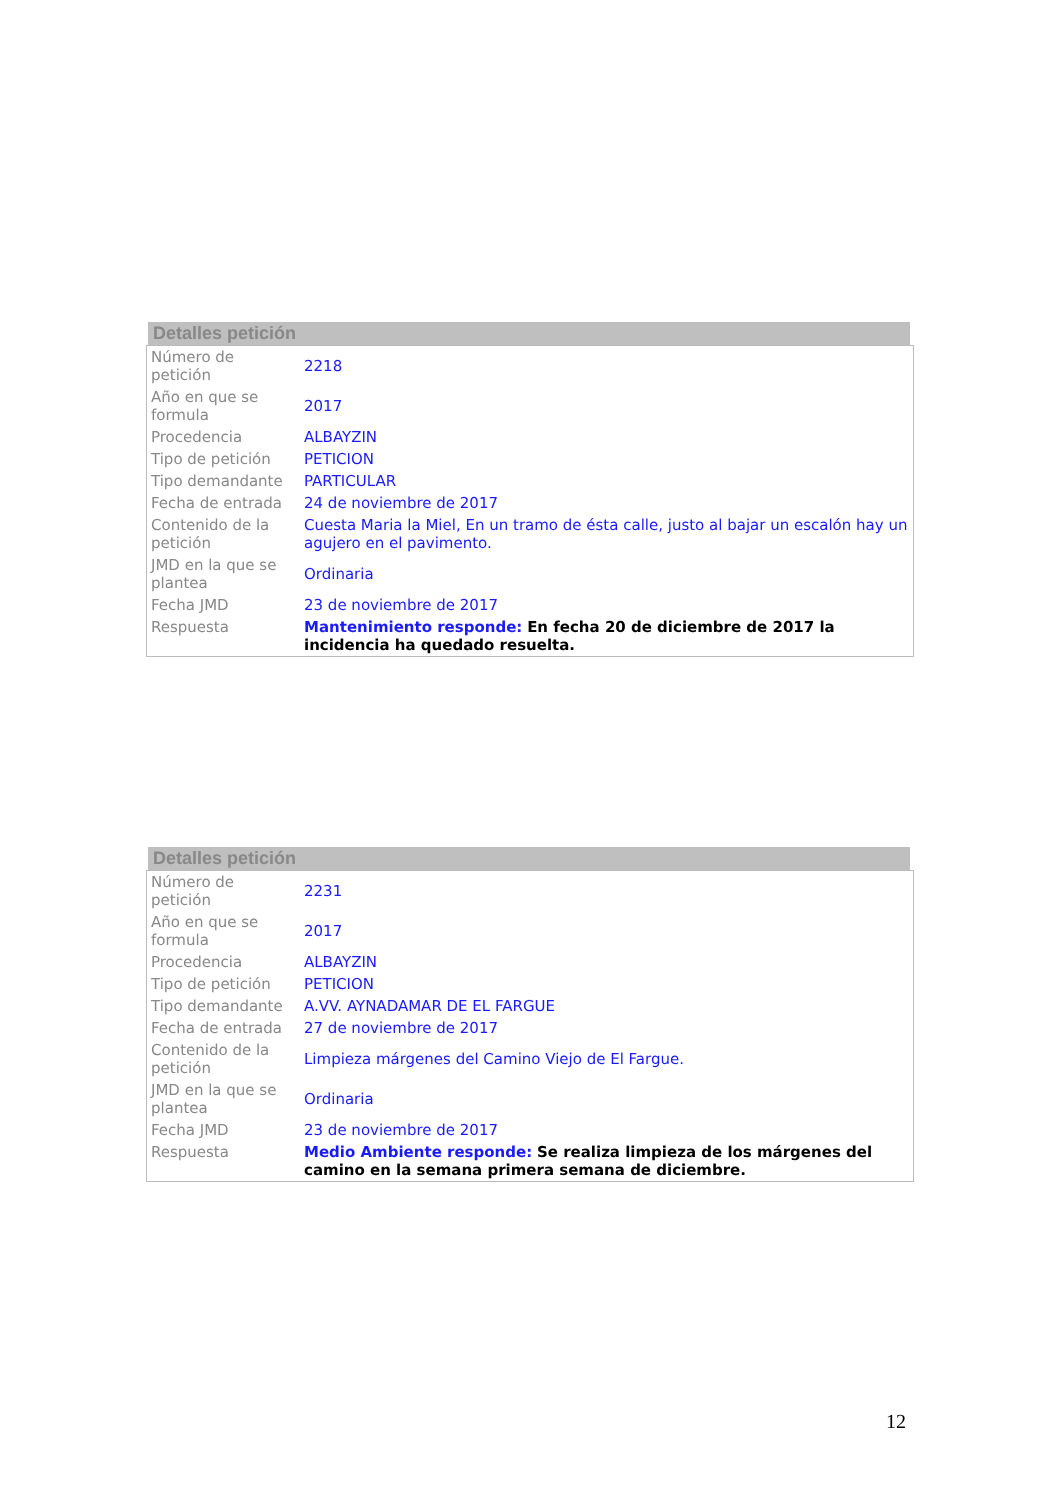Detalles petición
| Número de petición | 2218 |
| Año en que se formula | 2017 |
| Procedencia | ALBAYZIN |
| Tipo de petición | PETICION |
| Tipo demandante | PARTICULAR |
| Fecha de entrada | 24 de noviembre de 2017 |
| Contenido de la petición | Cuesta Maria la Miel, En un tramo de ésta calle, justo al bajar un escalón hay un agujero en el pavimento. |
| JMD en la que se plantea | Ordinaria |
| Fecha JMD | 23 de noviembre de 2017 |
| Respuesta | Mantenimiento responde: En fecha 20 de diciembre de 2017 la incidencia ha quedado resuelta. |
Detalles petición
| Número de petición | 2231 |
| Año en que se formula | 2017 |
| Procedencia | ALBAYZIN |
| Tipo de petición | PETICION |
| Tipo demandante | A.VV. AYNADAMAR DE EL FARGUE |
| Fecha de entrada | 27 de noviembre de 2017 |
| Contenido de la petición | Limpieza márgenes del Camino Viejo de El Fargue. |
| JMD en la que se plantea | Ordinaria |
| Fecha JMD | 23 de noviembre de 2017 |
| Respuesta | Medio Ambiente responde: Se realiza limpieza de los márgenes del camino en la semana primera semana de diciembre. |
12